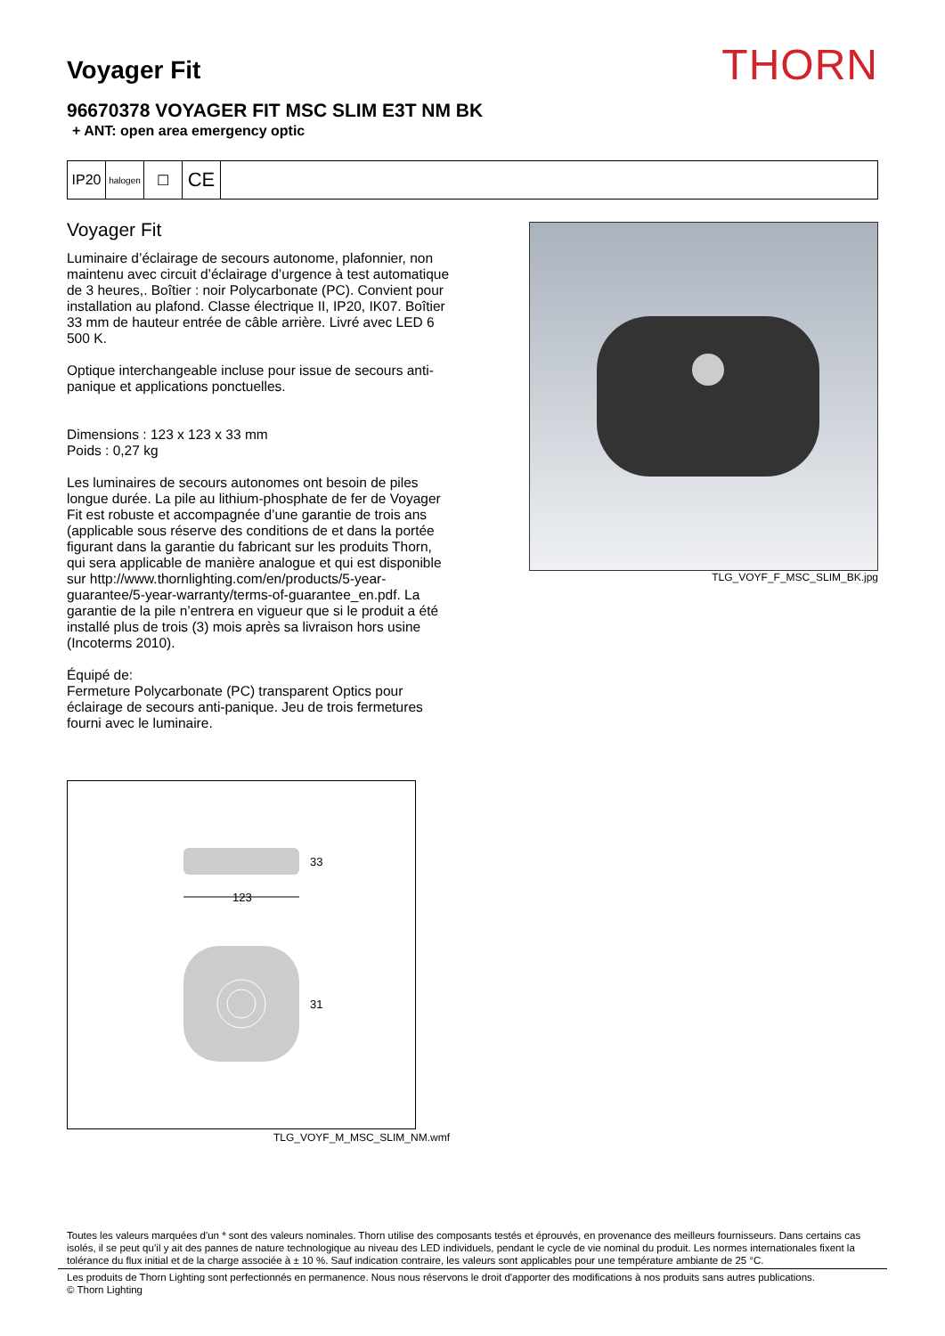Voyager Fit
THORN
96670378 VOYAGER FIT MSC SLIM E3T NM BK
+ ANT: open area emergency optic
IP20
halogen
☐
CE
Voyager Fit
Luminaire d’éclairage de secours autonome, plafonnier, non maintenu avec circuit d’éclairage d’urgence à test automatique de 3 heures,. Boîtier : noir Polycarbonate (PC). Convient pour installation au plafond. Classe électrique II, IP20, IK07. Boîtier 33 mm de hauteur entrée de câble arrière. Livré avec LED 6 500 K.
Optique interchangeable incluse pour issue de secours anti-panique et applications ponctuelles.
Dimensions : 123 x 123 x 33 mm
Poids : 0,27 kg
Les luminaires de secours autonomes ont besoin de piles longue durée. La pile au lithium-phosphate de fer de Voyager Fit est robuste et accompagnée d’une garantie de trois ans (applicable sous réserve des conditions de et dans la portée figurant dans la garantie du fabricant sur les produits Thorn, qui sera applicable de manière analogue et qui est disponible sur http://www.thornlighting.com/en/products/5-year-guarantee/5-year-warranty/terms-of-guarantee_en.pdf. La garantie de la pile n’entrera en vigueur que si le produit a été installé plus de trois (3) mois après sa livraison hors usine (Incoterms 2010).
Équipé de:
Fermeture Polycarbonate (PC) transparent Optics pour éclairage de secours anti-panique. Jeu de trois fermetures fourni avec le luminaire.
123
33
31
TLG_VOYF_M_MSC_SLIM_NM.wmf
TLG_VOYF_F_MSC_SLIM_BK.jpg
Toutes les valeurs marquées d'un * sont des valeurs nominales. Thorn utilise des composants testés et éprouvés, en provenance des meilleurs fournisseurs. Dans certains cas isolés, il se peut qu’il y ait des pannes de nature technologique au niveau des LED individuels, pendant le cycle de vie nominal du produit. Les normes internationales fixent la tolérance du flux initial et de la charge associée à ± 10 %. Sauf indication contraire, les valeurs sont applicables pour une température ambiante de 25 °C.
Les produits de Thorn Lighting sont perfectionnés en permanence. Nous nous réservons le droit d'apporter des modifications à nos produits sans autres publications.
© Thorn Lighting